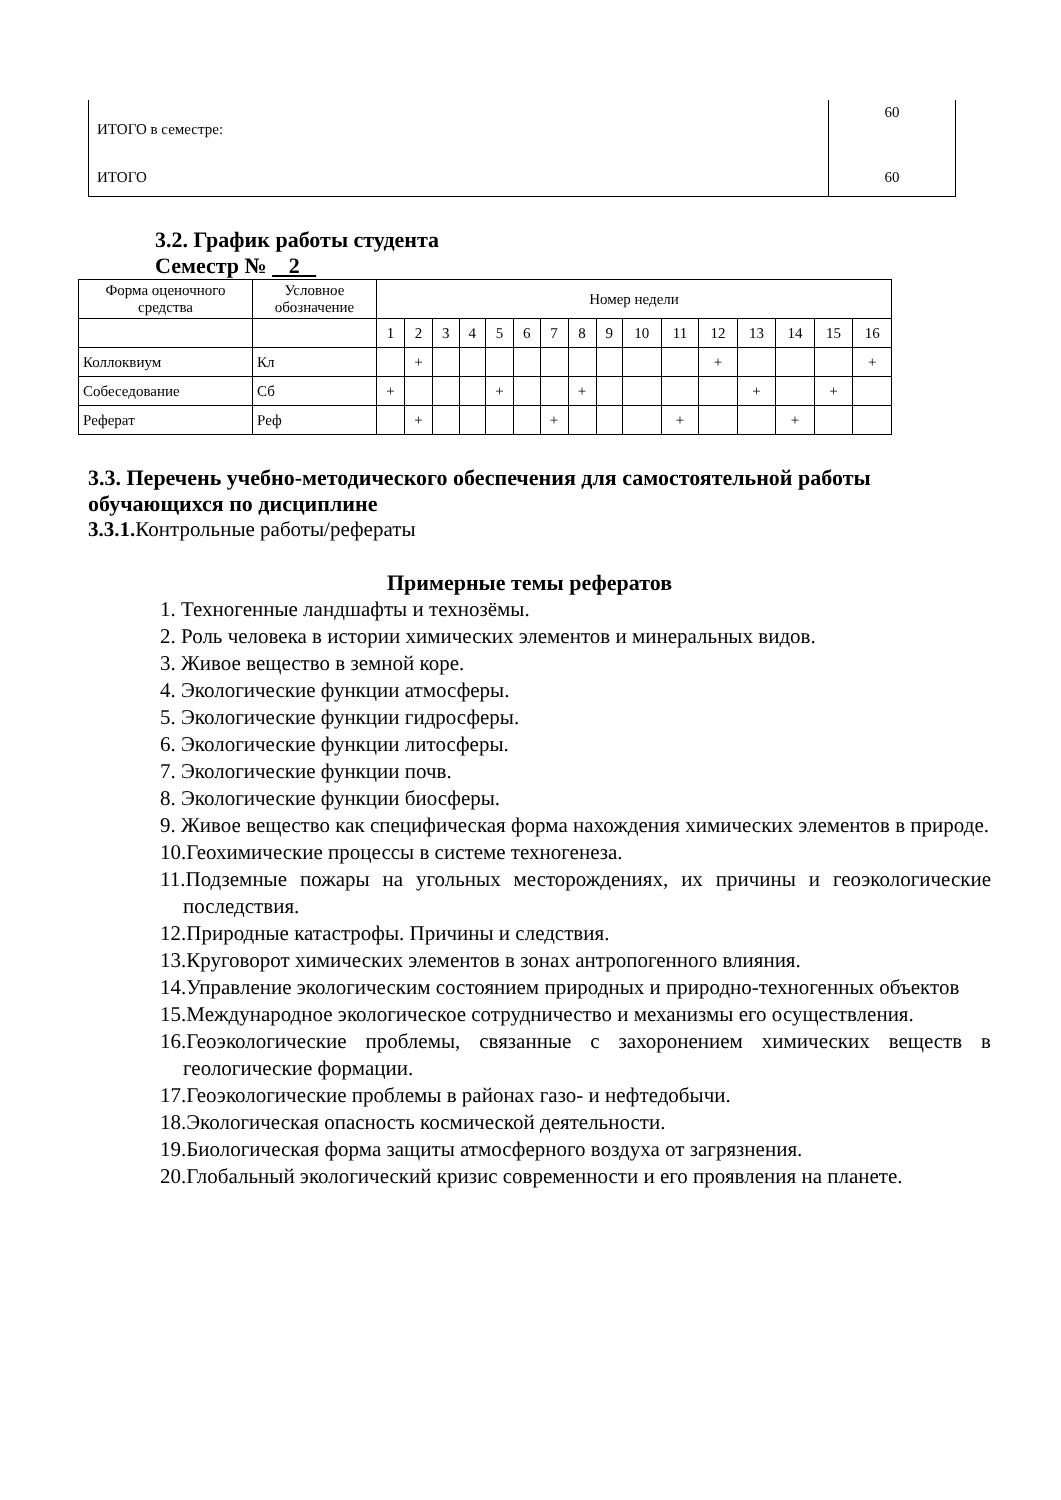| ИТОГО в семестре: | 60 |
| ИТОГО | 60 |
3.2. График работы студента
Семестр № 2
| Форма оценочного средства | Условное обозначение | Номер недели | | | | | | | | | | | | | | | |
| | | 1 | 2 | 3 | 4 | 5 | 6 | 7 | 8 | 9 | 10 | 11 | 12 | 13 | 14 | 15 | 16 |
| Коллоквиум | Кл | | + | | | | | | | | | | + | | | | + |
| Собеседование | Сб | + | | | | + | | | + | | | | | + | | + | |
| Реферат | Реф | | + | | | | | + | | | | + | | | + | | |
3.3. Перечень учебно-методического обеспечения для самостоятельной работы обучающихся по дисциплине
3.3.1. Контрольные работы/рефераты
Примерные темы рефератов
1. Техногенные ландшафты и технозёмы.
2. Роль человека в истории химических элементов и минеральных видов.
3. Живое вещество в земной коре.
4. Экологические функции атмосферы.
5. Экологические функции гидросферы.
6. Экологические функции литосферы.
7. Экологические функции почв.
8. Экологические функции биосферы.
9. Живое вещество как специфическая форма нахождения химических элементов в природе.
10.Геохимические процессы в системе техногенеза.
11.Подземные пожары на угольных месторождениях, их причины и геоэкологические последствия.
12.Природные катастрофы. Причины и следствия.
13.Круговорот химических элементов в зонах антропогенного влияния.
14.Управление экологическим состоянием природных и природно-техногенных объектов
15.Международное экологическое сотрудничество и механизмы его осуществления.
16.Геоэкологические проблемы, связанные с захоронением химических веществ в геологические формации.
17.Геоэкологические проблемы в районах газо- и нефтедобычи.
18.Экологическая опасность космической деятельности.
19.Биологическая форма защиты атмосферного воздуха от загрязнения.
20.Глобальный экологический кризис современности и его проявления на планете.